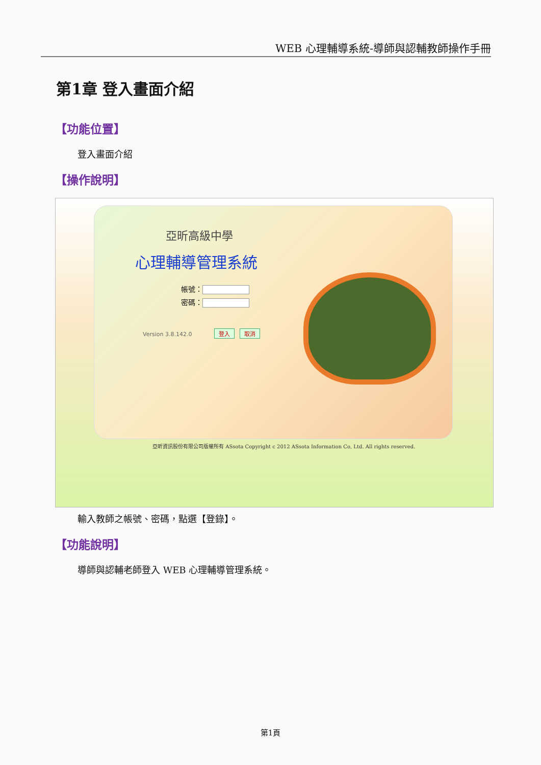WEB 心理輔導系統-導師與認輔教師操作手冊
第1章 登入畫面介紹
【功能位置】
登入畫面介紹
【操作說明】
亞昕高級中學
心理輔導管理系統
帳號：
密碼：
Version 3.8.142.0 登入 取消
亞昕資訊股份有限公司版權所有 ASsota Copyright c 2012 ASsota Information Co, Ltd. All rights reserved.
輸入教師之帳號、密碼，點選【登錄】。
【功能說明】
導師與認輔老師登入 WEB 心理輔導管理系統。
第1頁